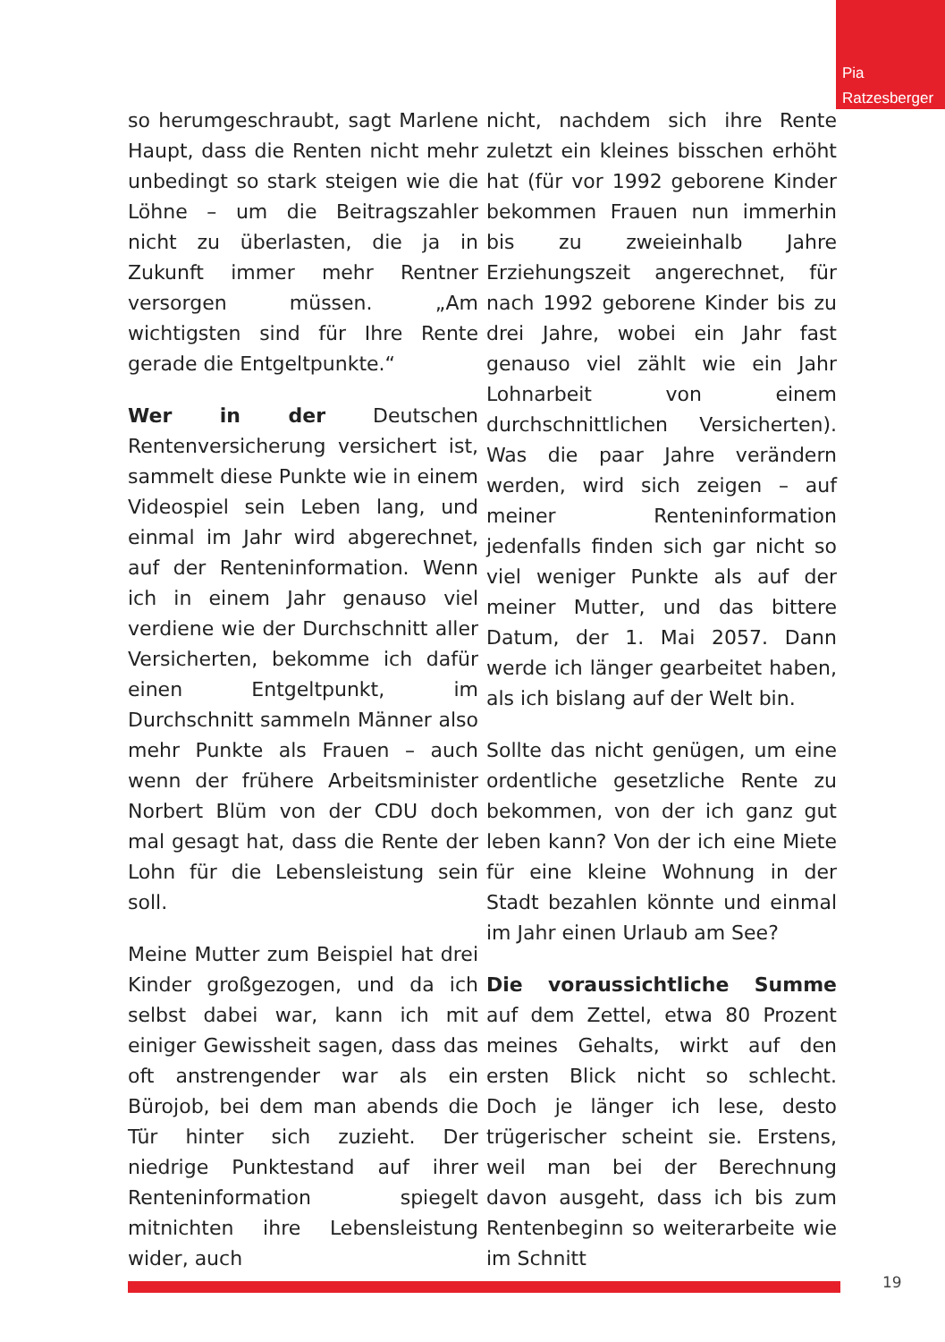Pia
Ratzesberger
so herumgeschraubt, sagt Marlene Haupt, dass die Renten nicht mehr unbedingt so stark steigen wie die Löhne – um die Beitragszahler nicht zu überlasten, die ja in Zukunft immer mehr Rentner versorgen müssen. „Am wichtigsten sind für Ihre Rente gerade die Entgeltpunkte.“
Wer in der Deutschen Rentenversicherung versichert ist, sammelt diese Punkte wie in einem Videospiel sein Leben lang, und einmal im Jahr wird abgerechnet, auf der Renteninformation. Wenn ich in einem Jahr genauso viel verdiene wie der Durchschnitt aller Versicherten, bekomme ich dafür einen Entgeltpunkt, im Durchschnitt sammeln Männer also mehr Punkte als Frauen – auch wenn der frühere Arbeitsminister Norbert Blüm von der CDU doch mal gesagt hat, dass die Rente der Lohn für die Lebensleistung sein soll.
Meine Mutter zum Beispiel hat drei Kinder großgezogen, und da ich selbst dabei war, kann ich mit einiger Gewissheit sagen, dass das oft anstrengender war als ein Bürojob, bei dem man abends die Tür hinter sich zuzieht. Der niedrige Punktestand auf ihrer Renteninformation spiegelt mitnichten ihre Lebensleistung wider, auch
nicht, nachdem sich ihre Rente zuletzt ein kleines bisschen erhöht hat (für vor 1992 geborene Kinder bekommen Frauen nun immerhin bis zu zweieinhalb Jahre Erziehungszeit angerechnet, für nach 1992 geborene Kinder bis zu drei Jahre, wobei ein Jahr fast genauso viel zählt wie ein Jahr Lohnarbeit von einem durchschnittlichen Versicherten). Was die paar Jahre verändern werden, wird sich zeigen – auf meiner Renteninformation jedenfalls finden sich gar nicht so viel weniger Punkte als auf der meiner Mutter, und das bittere Datum, der 1. Mai 2057. Dann werde ich länger gearbeitet haben, als ich bislang auf der Welt bin.
Sollte das nicht genügen, um eine ordentliche gesetzliche Rente zu bekommen, von der ich ganz gut leben kann? Von der ich eine Miete für eine kleine Wohnung in der Stadt bezahlen könnte und einmal im Jahr einen Urlaub am See?
Die voraussichtliche Summe auf dem Zettel, etwa 80 Prozent meines Gehalts, wirkt auf den ersten Blick nicht so schlecht. Doch je länger ich lese, desto trügerischer scheint sie. Erstens, weil man bei der Berechnung davon ausgeht, dass ich bis zum Rentenbeginn so weiterarbeite wie im Schnitt
19